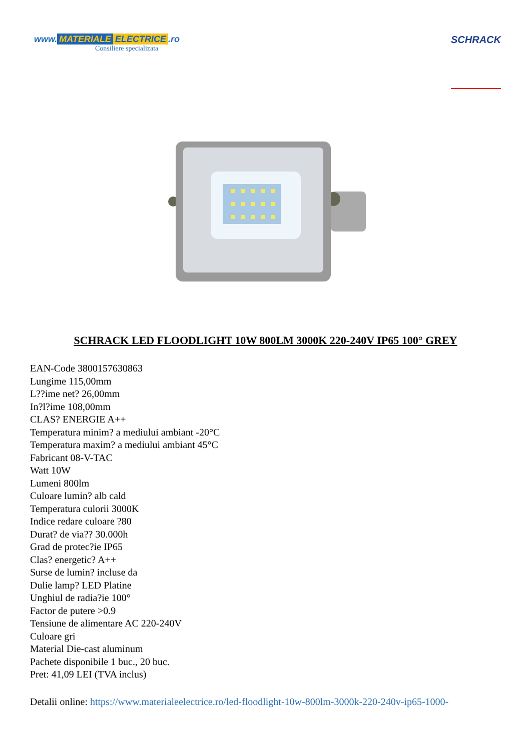www. MATERIALE ELECTRICE.ro
Consiliere specializata
SCHRACK
SCHRACK LED FLOODLIGHT 10W 800LM 3000K 220-240V IP65 100° GREY
EAN-Code 3800157630863
Lungime 115,00mm
L??ime net? 26,00mm
In?l?ime 108,00mm
CLAS? ENERGIE A++
Temperatura minim? a mediului ambiant -20°C
Temperatura maxim? a mediului ambiant 45°C
Fabricant 08-V-TAC
Watt 10W
Lumeni 800lm
Culoare lumin? alb cald
Temperatura culorii 3000K
Indice redare culoare ?80
Durat? de via?? 30.000h
Grad de protec?ie IP65
Clas? energetic? A++
Surse de lumin? incluse da
Dulie lamp? LED Platine
Unghiul de radia?ie 100°
Factor de putere >0.9
Tensiune de alimentare AC 220-240V
Culoare gri
Material Die-cast aluminum
Pachete disponibile 1 buc., 20 buc.
Pret: 41,09 LEI (TVA inclus)
Detalii online: https://www.materialeelectrice.ro/led-floodlight-10w-800lm-3000k-220-240v-ip65-1000-